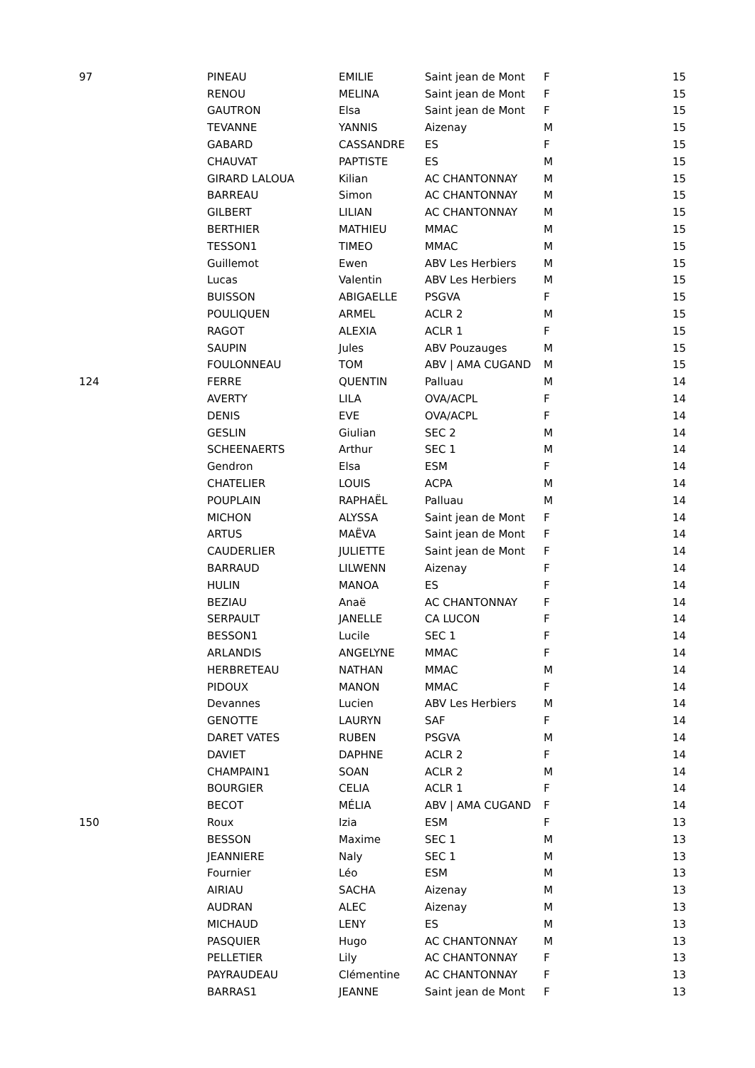| 97 | PINEAU | EMILIE | Saint jean de Mont | F | 15 |
| | RENOU | MELINA | Saint jean de Mont | F | 15 |
| | GAUTRON | Elsa | Saint jean de Mont | F | 15 |
| | TEVANNE | YANNIS | Aizenay | M | 15 |
| | GABARD | CASSANDRE | ES | F | 15 |
| | CHAUVAT | PAPTISTE | ES | M | 15 |
| | GIRARD LALOUA | Kilian | AC CHANTONNAY | M | 15 |
| | BARREAU | Simon | AC CHANTONNAY | M | 15 |
| | GILBERT | LILIAN | AC CHANTONNAY | M | 15 |
| | BERTHIER | MATHIEU | MMAC | M | 15 |
| | TESSON1 | TIMEO | MMAC | M | 15 |
| | Guillemot | Ewen | ABV Les Herbiers | M | 15 |
| | Lucas | Valentin | ABV Les Herbiers | M | 15 |
| | BUISSON | ABIGAELLE | PSGVA | F | 15 |
| | POULIQUEN | ARMEL | ACLR 2 | M | 15 |
| | RAGOT | ALEXIA | ACLR 1 | F | 15 |
| | SAUPIN | Jules | ABV Pouzauges | M | 15 |
| | FOULONNEAU | TOM | ABV / AMA CUGAND | M | 15 |
| 124 | FERRE | QUENTIN | Palluau | M | 14 |
| | AVERTY | LILA | OVA/ACPL | F | 14 |
| | DENIS | EVE | OVA/ACPL | F | 14 |
| | GESLIN | Giulian | SEC 2 | M | 14 |
| | SCHEENAERTS | Arthur | SEC 1 | M | 14 |
| | Gendron | Elsa | ESM | F | 14 |
| | CHATELIER | LOUIS | ACPA | M | 14 |
| | POUPLAIN | RAPHAËL | Palluau | M | 14 |
| | MICHON | ALYSSA | Saint jean de Mont | F | 14 |
| | ARTUS | MAËVA | Saint jean de Mont | F | 14 |
| | CAUDERLIER | JULIETTE | Saint jean de Mont | F | 14 |
| | BARRAUD | LILWENN | Aizenay | F | 14 |
| | HULIN | MANOA | ES | F | 14 |
| | BEZIAU | Anaë | AC CHANTONNAY | F | 14 |
| | SERPAULT | JANELLE | CA LUCON | F | 14 |
| | BESSON1 | Lucile | SEC 1 | F | 14 |
| | ARLANDIS | ANGELYNE | MMAC | F | 14 |
| | HERBRETEAU | NATHAN | MMAC | M | 14 |
| | PIDOUX | MANON | MMAC | F | 14 |
| | Devannes | Lucien | ABV Les Herbiers | M | 14 |
| | GENOTTE | LAURYN | SAF | F | 14 |
| | DARET VATES | RUBEN | PSGVA | M | 14 |
| | DAVIET | DAPHNE | ACLR 2 | F | 14 |
| | CHAMPAIN1 | SOAN | ACLR 2 | M | 14 |
| | BOURGIER | CELIA | ACLR 1 | F | 14 |
| | BECOT | MÉLIA | ABV / AMA CUGAND | F | 14 |
| 150 | Roux | Izia | ESM | F | 13 |
| | BESSON | Maxime | SEC 1 | M | 13 |
| | JEANNIERE | Naly | SEC 1 | M | 13 |
| | Fournier | Léo | ESM | M | 13 |
| | AIRIAU | SACHA | Aizenay | M | 13 |
| | AUDRAN | ALEC | Aizenay | M | 13 |
| | MICHAUD | LENY | ES | M | 13 |
| | PASQUIER | Hugo | AC CHANTONNAY | M | 13 |
| | PELLETIER | Lily | AC CHANTONNAY | F | 13 |
| | PAYRAUDEAU | Clémentine | AC CHANTONNAY | F | 13 |
| | BARRAS1 | JEANNE | Saint jean de Mont | F | 13 |